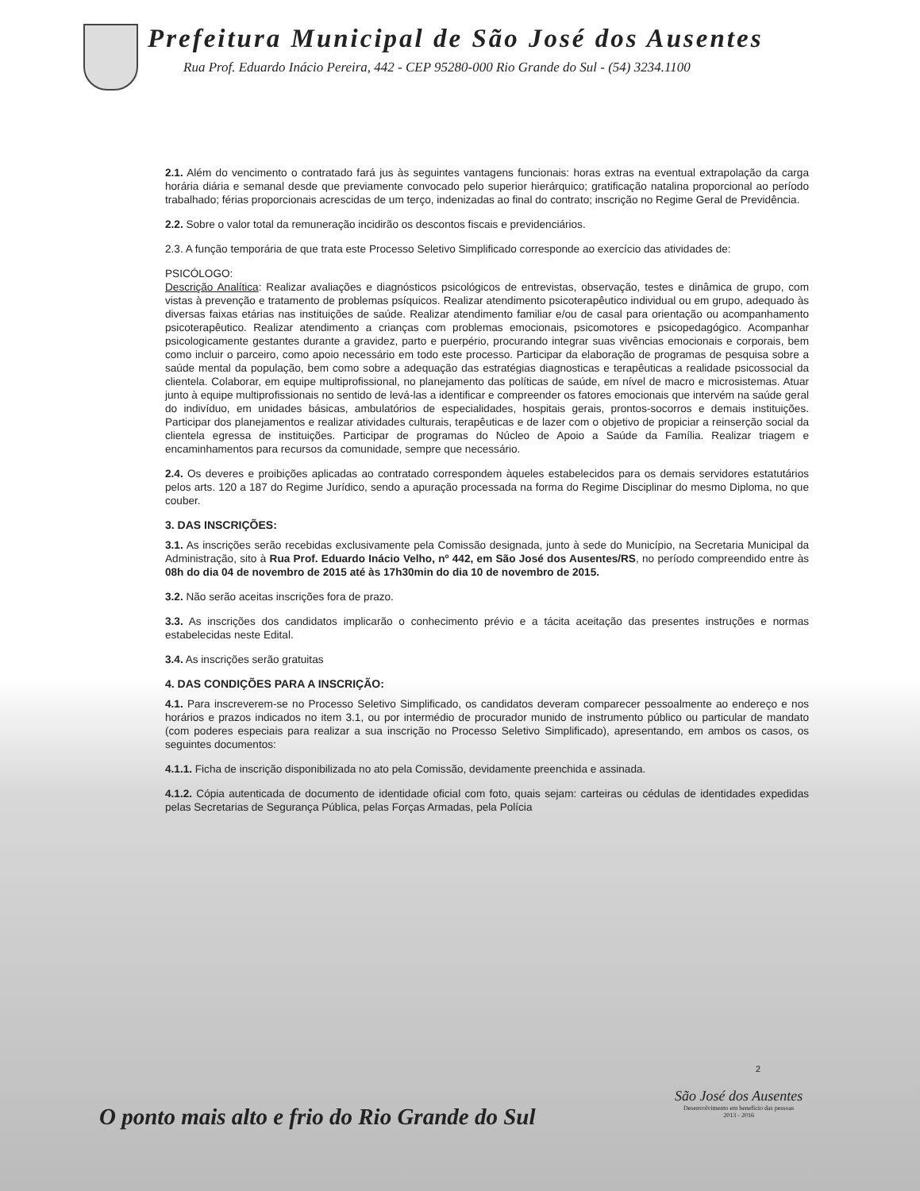Prefeitura Municipal de São José dos Ausentes
Rua Prof. Eduardo Inácio Pereira, 442 - CEP 95280-000 Rio Grande do Sul - (54) 3234.1100
2.1. Além do vencimento o contratado fará jus às seguintes vantagens funcionais: horas extras na eventual extrapolação da carga horária diária e semanal desde que previamente convocado pelo superior hierárquico; gratificação natalina proporcional ao período trabalhado; férias proporcionais acrescidas de um terço, indenizadas ao final do contrato; inscrição no Regime Geral de Previdência.
2.2. Sobre o valor total da remuneração incidirão os descontos fiscais e previdenciários.
2.3. A função temporária de que trata este Processo Seletivo Simplificado corresponde ao exercício das atividades de:
PSICÓLOGO:
Descrição Analítica: Realizar avaliações e diagnósticos psicológicos de entrevistas, observação, testes e dinâmica de grupo, com vistas à prevenção e tratamento de problemas psíquicos. Realizar atendimento psicoterapêutico individual ou em grupo, adequado às diversas faixas etárias nas instituições de saúde. Realizar atendimento familiar e/ou de casal para orientação ou acompanhamento psicoterapêutico. Realizar atendimento a crianças com problemas emocionais, psicomotores e psicopedagógico. Acompanhar psicologicamente gestantes durante a gravidez, parto e puerpério, procurando integrar suas vivências emocionais e corporais, bem como incluir o parceiro, como apoio necessário em todo este processo. Participar da elaboração de programas de pesquisa sobre a saúde mental da população, bem como sobre a adequação das estratégias diagnosticas e terapêuticas a realidade psicossocial da clientela. Colaborar, em equipe multiprofissional, no planejamento das políticas de saúde, em nível de macro e microsistemas. Atuar junto à equipe multiprofissionais no sentido de levá-las a identificar e compreender os fatores emocionais que intervém na saúde geral do indivíduo, em unidades básicas, ambulatórios de especialidades, hospitais gerais, prontos-socorros e demais instituições. Participar dos planejamentos e realizar atividades culturais, terapêuticas e de lazer com o objetivo de propiciar a reinserção social da clientela egressa de instituições. Participar de programas do Núcleo de Apoio a Saúde da Família. Realizar triagem e encaminhamentos para recursos da comunidade, sempre que necessário.
2.4. Os deveres e proibições aplicadas ao contratado correspondem àqueles estabelecidos para os demais servidores estatutários pelos arts. 120 a 187 do Regime Jurídico, sendo a apuração processada na forma do Regime Disciplinar do mesmo Diploma, no que couber.
3. DAS INSCRIÇÕES:
3.1. As inscrições serão recebidas exclusivamente pela Comissão designada, junto à sede do Município, na Secretaria Municipal da Administração, sito à Rua Prof. Eduardo Inácio Velho, nº 442, em São José dos Ausentes/RS, no período compreendido entre às 08h do dia 04 de novembro de 2015 até às 17h30min do dia 10 de novembro de 2015.
3.2. Não serão aceitas inscrições fora de prazo.
3.3. As inscrições dos candidatos implicarão o conhecimento prévio e a tácita aceitação das presentes instruções e normas estabelecidas neste Edital.
3.4. As inscrições serão gratuitas
4. DAS CONDIÇÕES PARA A INSCRIÇÃO:
4.1. Para inscreverem-se no Processo Seletivo Simplificado, os candidatos deveram comparecer pessoalmente ao endereço e nos horários e prazos indicados no item 3.1, ou por intermédio de procurador munido de instrumento público ou particular de mandato (com poderes especiais para realizar a sua inscrição no Processo Seletivo Simplificado), apresentando, em ambos os casos, os seguintes documentos:
4.1.1. Ficha de inscrição disponibilizada no ato pela Comissão, devidamente preenchida e assinada.
4.1.2. Cópia autenticada de documento de identidade oficial com foto, quais sejam: carteiras ou cédulas de identidades expedidas pelas Secretarias de Segurança Pública, pelas Forças Armadas, pela Polícia
2
O ponto mais alto e frio do Rio Grande do Sul
São José dos Ausentes
Desenvolvimento em benefício das pessoas
2013 - 2016